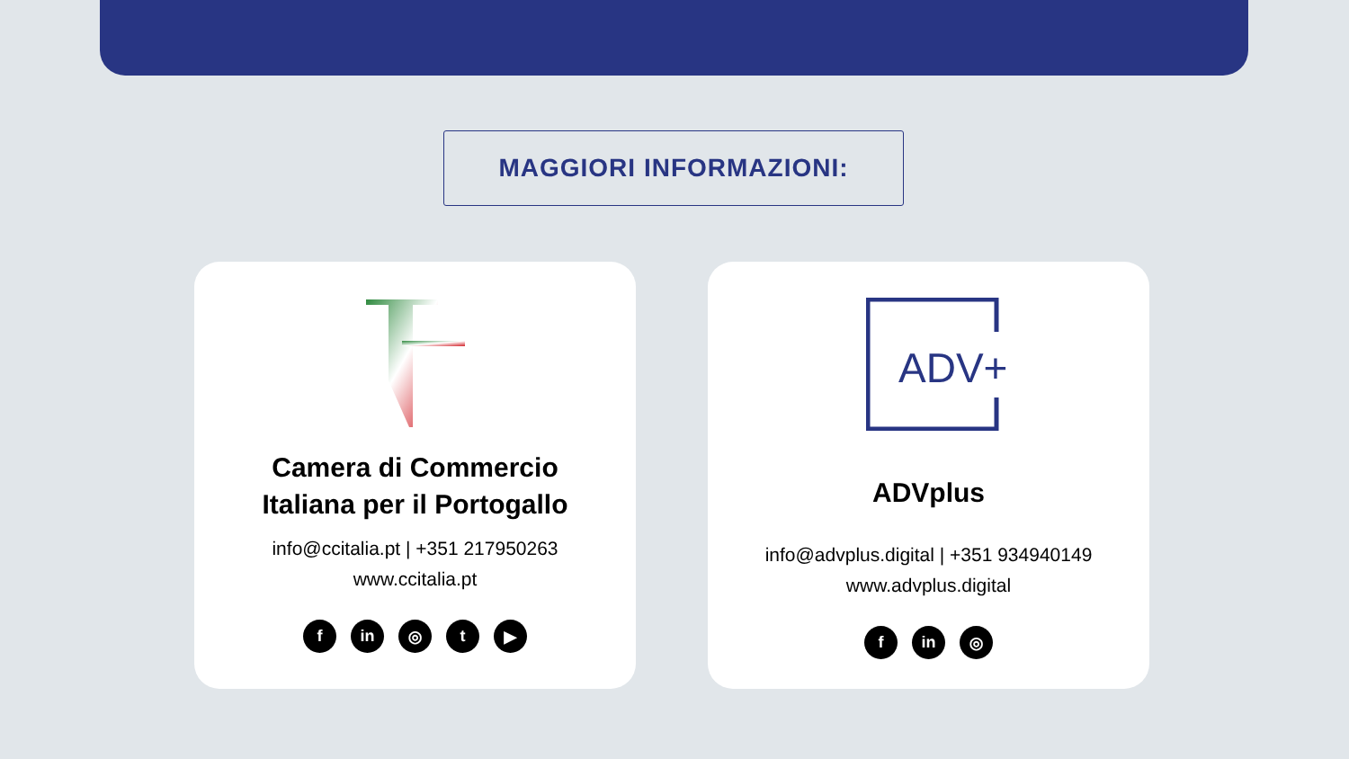MAGGIORI INFORMAZIONI:
Camera di Commercio
Italiana per il Portogallo
info@ccitalia.pt | +351 217950263
www.ccitalia.pt
fin ◎ t ▶
ADV+
ADVplus
info@advplus.digital | +351 934940149
www.advplus.digital
fin ◎